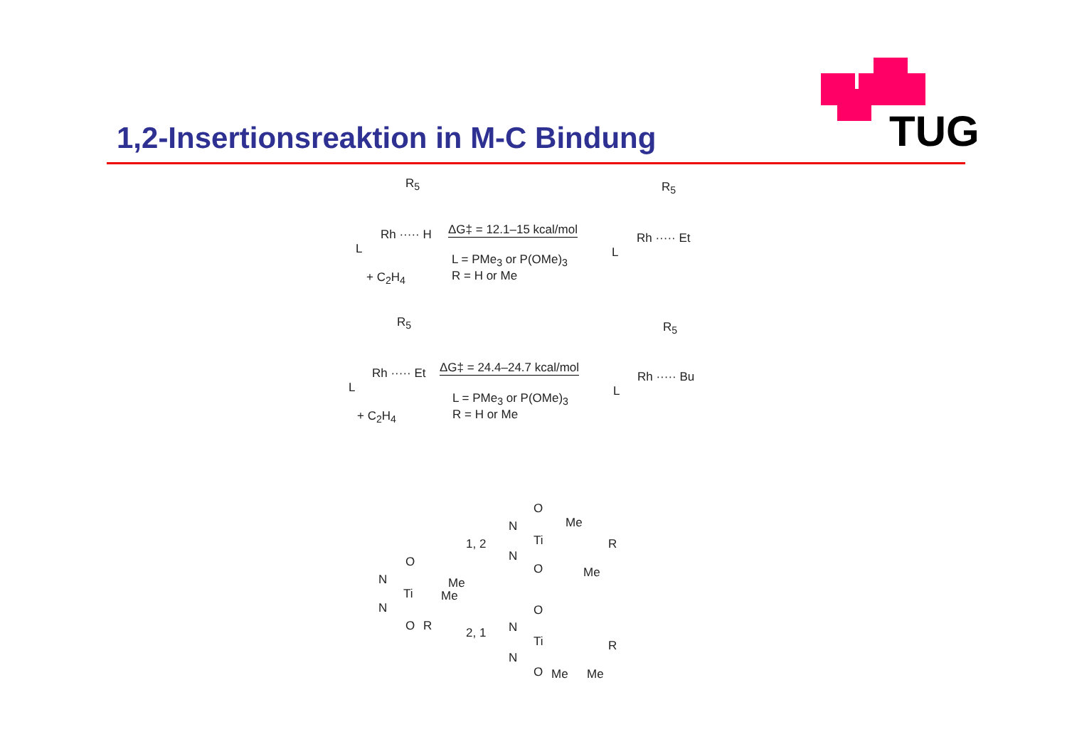TUG
1,2-Insertionsreaktion in M-C Bindung
R<sub>5</sub>
Rh ····· H
L
+ C<sub>2</sub>H<sub>4</sub>
ΔG‡ = 12.1–15 kcal/mol
L = PMe<sub>3</sub> or P(OMe)<sub>3</sub>
R = H or Me
R<sub>5</sub>
Rh ····· Et
L
R<sub>5</sub>
Rh ····· Et
L
+ C<sub>2</sub>H<sub>4</sub>
ΔG‡ = 24.4–24.7 kcal/mol
L = PMe<sub>3</sub> or P(OMe)<sub>3</sub>
R = H or Me
R<sub>5</sub>
Rh ····· Bu
L
O
N
Ti
Me
Me
N
O R
1, 2
2, 1
O
N
Ti
Me
R
N
O Me
O
N
Ti R
N
O Me Me